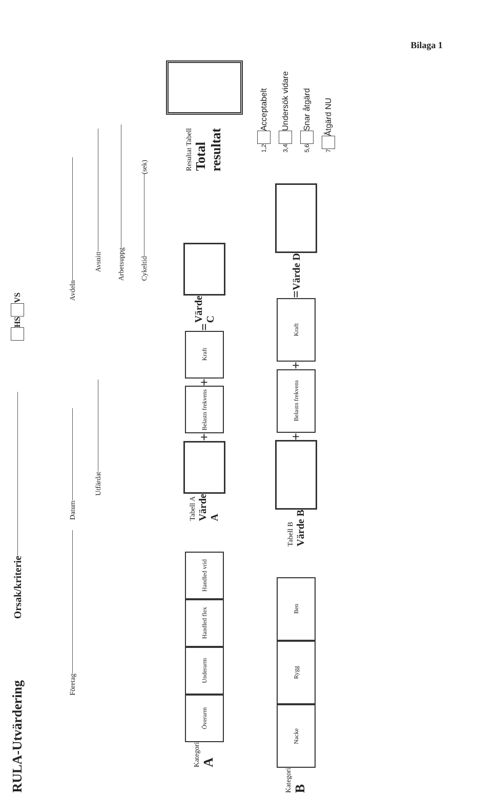Bilaga 1
RULA-Utvärdering Orsak/kriterie HS VS
Företag Datum Avdeln
Utfärdat Avsnitt
Arbetsuppg
Cykeltid (sek)
Kategori
A
Överarm
Underarm
Handled flex
Handled vrid
Tabell A
Värde A
+
Belastn frekvens
+
Kraft
= Värde C
Resultat Tabell
Total resultat
Kategori
B
Nacke
Rygg
Ben
Tabell B
Värde B
+
Belastn frekvens
+
Kraft
= Värde D
1,2 Acceptabelt
3,4 Undersök vidare
5,6 Snar åtgärd
7 Åtgärd NU